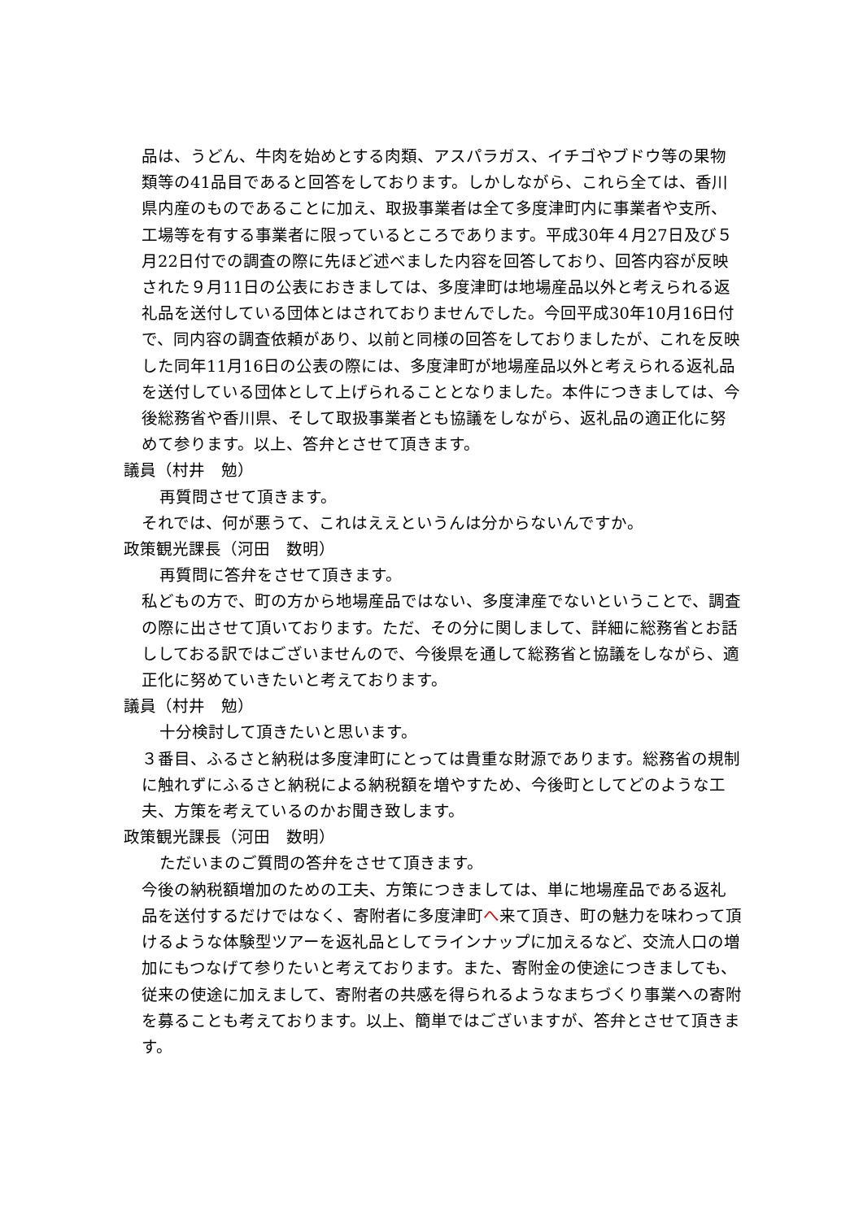品は、うどん、牛肉を始めとする肉類、アスパラガス、イチゴやブドウ等の果物類等の41品目であると回答をしております。しかしながら、これら全ては、香川県内産のものであることに加え、取扱事業者は全て多度津町内に事業者や支所、工場等を有する事業者に限っているところであります。平成30年４月27日及び５月22日付での調査の際に先ほど述べました内容を回答しており、回答内容が反映された９月11日の公表におきましては、多度津町は地場産品以外と考えられる返礼品を送付している団体とはされておりませんでした。今回平成30年10月16日付で、同内容の調査依頼があり、以前と同様の回答をしておりましたが、これを反映した同年11月16日の公表の際には、多度津町が地場産品以外と考えられる返礼品を送付している団体として上げられることとなりました。本件につきましては、今後総務省や香川県、そして取扱事業者とも協議をしながら、返礼品の適正化に努めて参ります。以上、答弁とさせて頂きます。
議員（村井　勉）
再質問させて頂きます。
それでは、何が悪うて、これはええというんは分からないんですか。
政策観光課長（河田　数明）
再質問に答弁をさせて頂きます。
私どもの方で、町の方から地場産品ではない、多度津産でないということで、調査の際に出させて頂いております。ただ、その分に関しまして、詳細に総務省とお話ししておる訳ではございませんので、今後県を通して総務省と協議をしながら、適正化に努めていきたいと考えております。
議員（村井　勉）
十分検討して頂きたいと思います。
３番目、ふるさと納税は多度津町にとっては貴重な財源であります。総務省の規制に触れずにふるさと納税による納税額を増やすため、今後町としてどのような工夫、方策を考えているのかお聞き致します。
政策観光課長（河田　数明）
ただいまのご質問の答弁をさせて頂きます。
今後の納税額増加のための工夫、方策につきましては、単に地場産品である返礼品を送付するだけではなく、寄附者に多度津町へ来て頂き、町の魅力を味わって頂けるような体験型ツアーを返礼品としてラインナップに加えるなど、交流人口の増加にもつなげて参りたいと考えております。また、寄附金の使途につきましても、従来の使途に加えまして、寄附者の共感を得られるようなまちづくり事業への寄附を募ることも考えております。以上、簡単ではございますが、答弁とさせて頂きます。